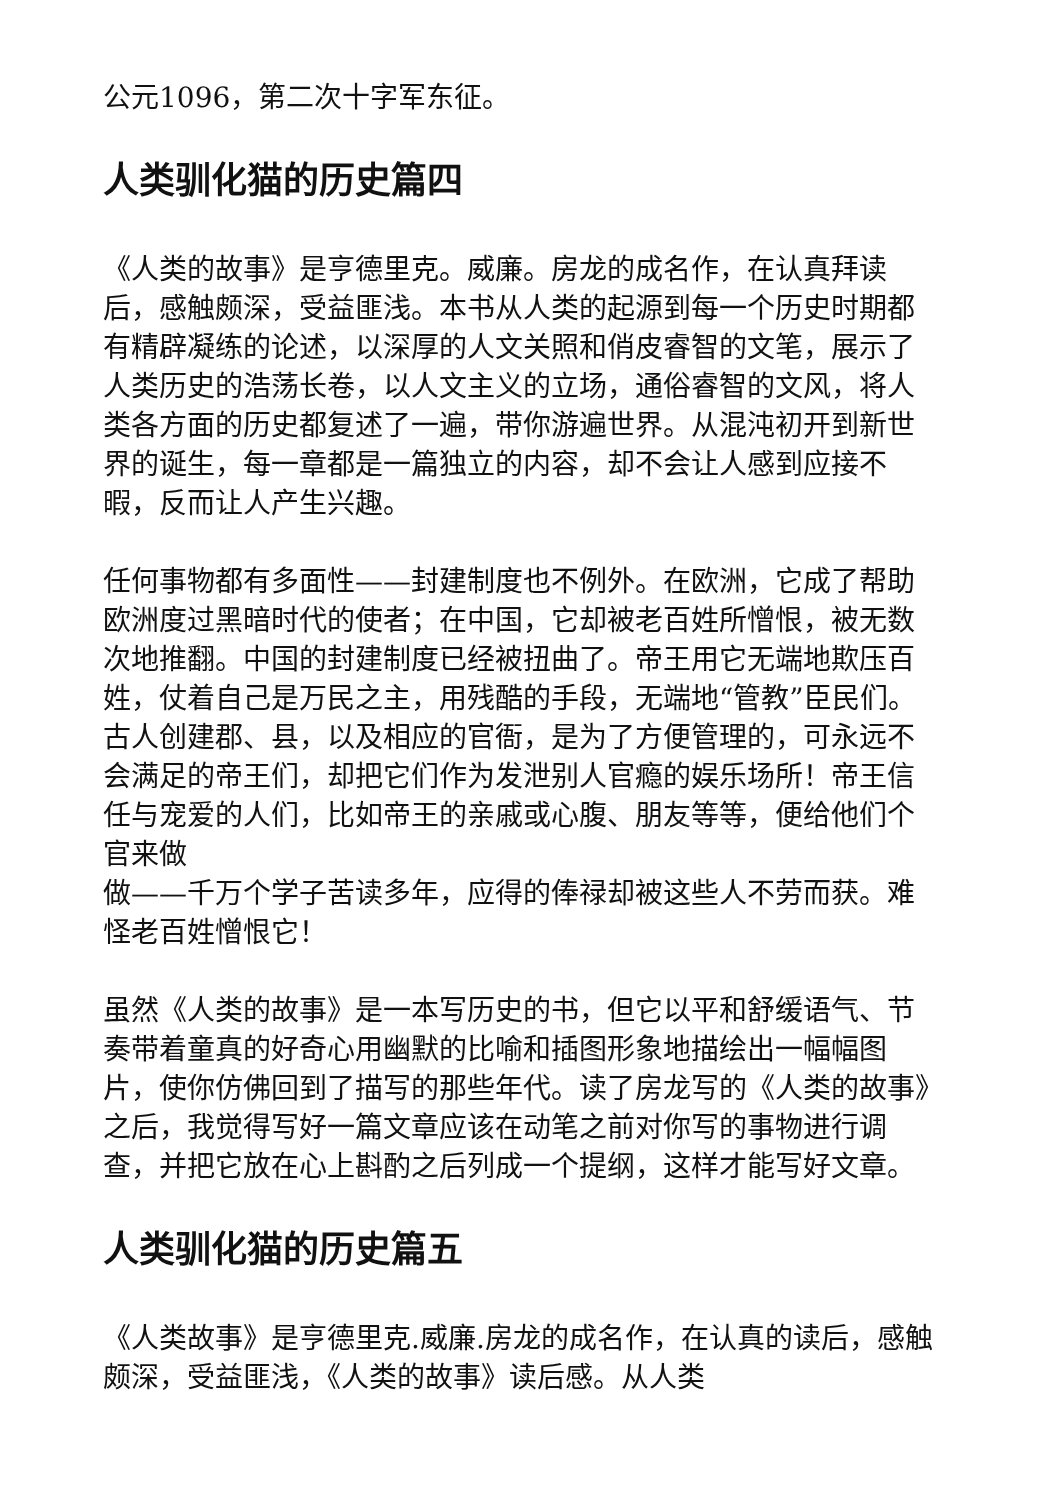公元1096，第二次十字军东征。
人类驯化猫的历史篇四
《人类的故事》是亨德里克。威廉。房龙的成名作，在认真拜读后，感触颇深，受益匪浅。本书从人类的起源到每一个历史时期都有精辟凝练的论述，以深厚的人文关照和俏皮睿智的文笔，展示了人类历史的浩荡长卷，以人文主义的立场，通俗睿智的文风，将人类各方面的历史都复述了一遍，带你游遍世界。从混沌初开到新世界的诞生，每一章都是一篇独立的内容，却不会让人感到应接不暇，反而让人产生兴趣。
任何事物都有多面性——封建制度也不例外。在欧洲，它成了帮助欧洲度过黑暗时代的使者；在中国，它却被老百姓所憎恨，被无数次地推翻。中国的封建制度已经被扭曲了。帝王用它无端地欺压百姓，仗着自己是万民之主，用残酷的手段，无端地“管教”臣民们。古人创建郡、县，以及相应的官衙，是为了方便管理的，可永远不会满足的帝王们，却把它们作为发泄别人官瘾的娱乐场所！帝王信任与宠爱的人们，比如帝王的亲戚或心腹、朋友等等，便给他们个官来做
做——千万个学子苦读多年，应得的俸禄却被这些人不劳而获。难怪老百姓憎恨它！
虽然《人类的故事》是一本写历史的书，但它以平和舒缓语气、节奏带着童真的好奇心用幽默的比喻和插图形象地描绘出一幅幅图片，使你仿佛回到了描写的那些年代。读了房龙写的《人类的故事》之后，我觉得写好一篇文章应该在动笔之前对你写的事物进行调查，并把它放在心上斟酌之后列成一个提纲，这样才能写好文章。
人类驯化猫的历史篇五
《人类故事》是亨德里克.威廉.房龙的成名作，在认真的读后，感触颇深，受益匪浅，《人类的故事》读后感。从人类